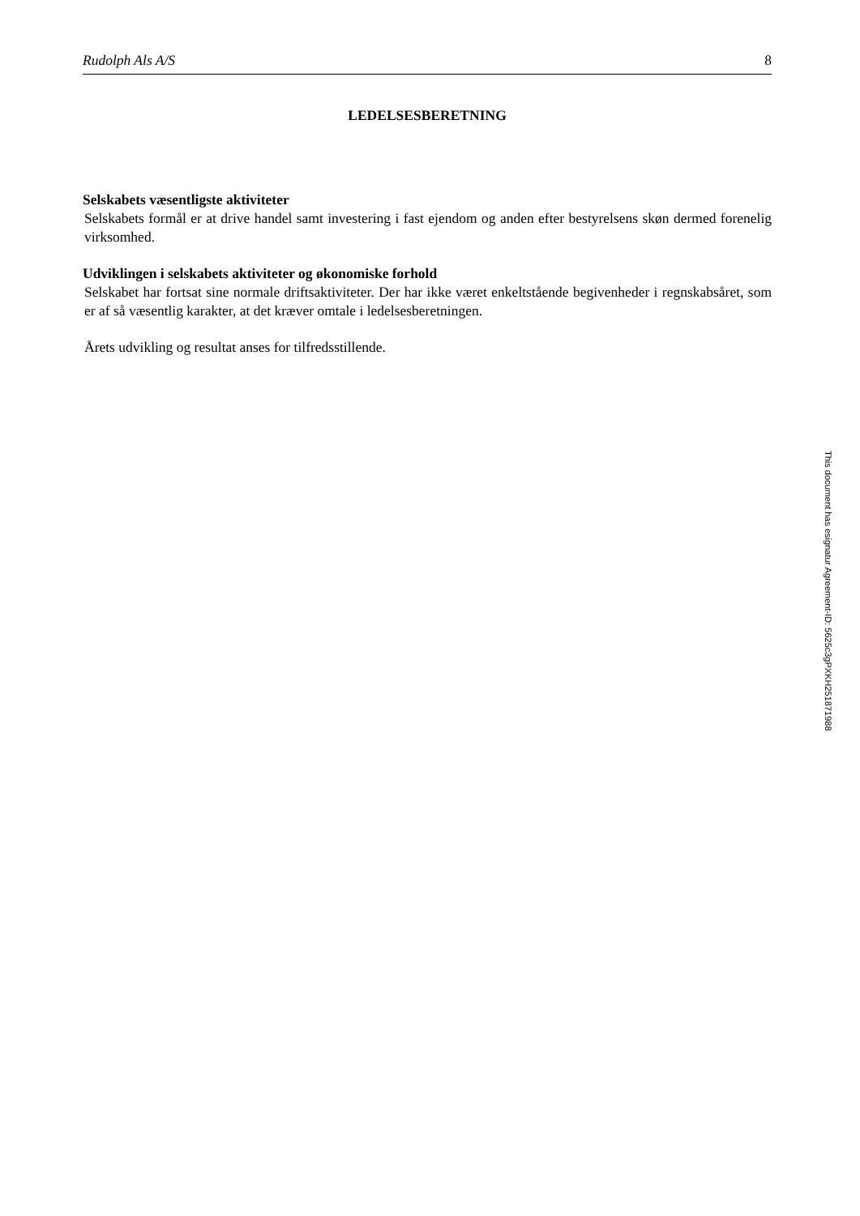Rudolph Als A/S 8
LEDELSESBERETNING
Selskabets væsentligste aktiviteter
Selskabets formål er at drive handel samt investering i fast ejendom og anden efter bestyrelsens skøn dermed forenelig virksomhed.
Udviklingen i selskabets aktiviteter og økonomiske forhold
Selskabet har fortsat sine normale driftsaktiviteter. Der har ikke været enkeltstående begivenheder i regnskabsåret, som er af så væsentlig karakter, at det kræver omtale i ledelsesberetningen.
Årets udvikling og resultat anses for tilfredsstillende.
This document has esignatur Agreement-ID: 5625c3gPXKH251871988